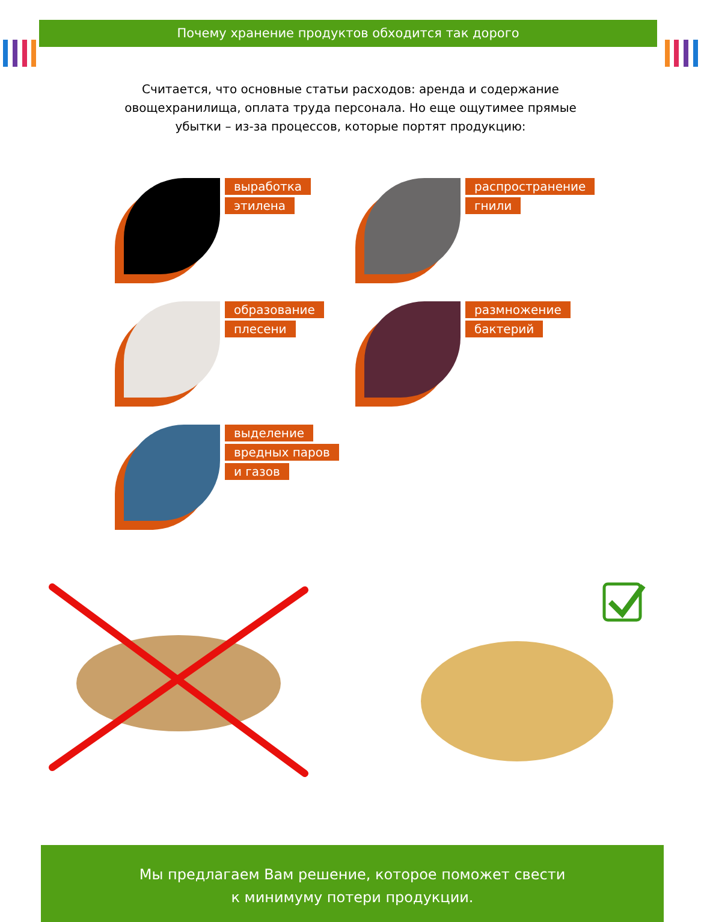Почему хранение продуктов обходится так дорого
Считается, что основные статьи расходов: аренда и содержание
овощехранилища, оплата труда персонала. Но еще ощутимее прямые
убытки – из-за процессов, которые портят продукцию:
выработка
этилена
распространение
гнили
образование
плесени
размножение
бактерий
выделение
вредных паров
и газов
Мы предлагаем Вам решение, которое поможет свести
к минимуму потери продукции.